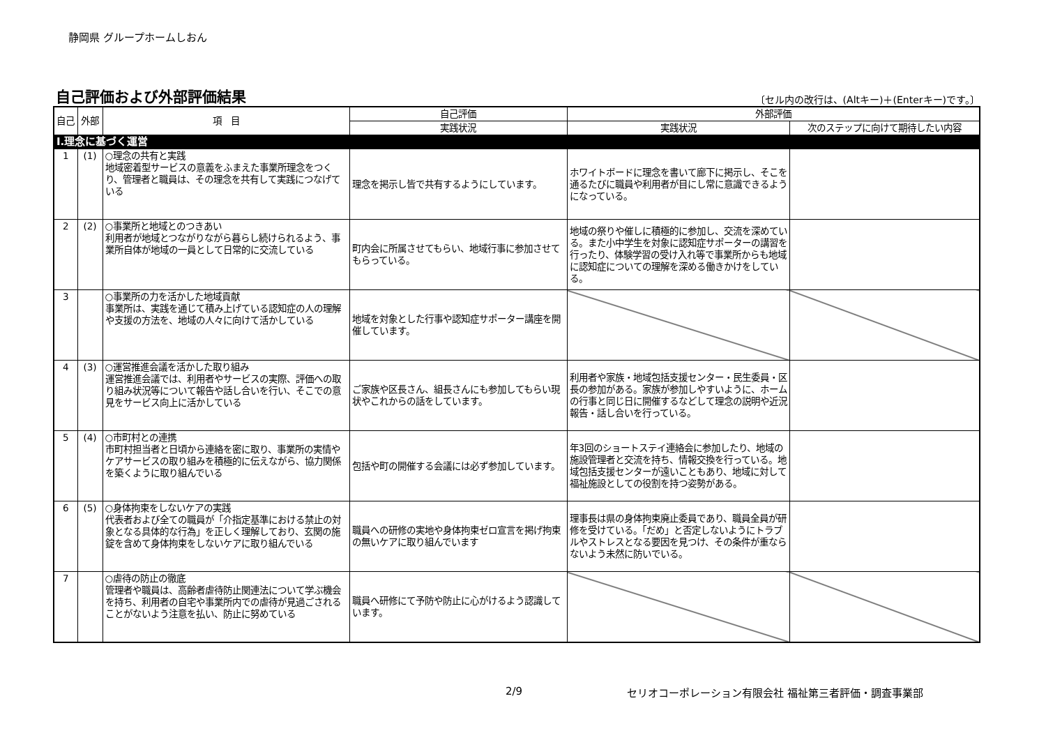静岡県 グループホームしおん
自己評価および外部評価結果
〔セル内の改行は、(Altキー)＋(Enterキー)です。〕
| 自己 | 外部 | 項 目 | 自己評価 | 外部評価 | |
| --- | --- | --- | --- | --- | --- |
| | | | 実践状況 | 実践状況 | 次のステップに向けて期待したい内容 |
| Ⅰ.理念に基づく運営 | | | | | |
| 1 | (1) | ○理念の共有と実践 地域密着型サービスの意義をふまえた事業所理念をつくり、管理者と職員は、その理念を共有して実践につなげている | 理念を掲示し皆で共有するようにしています。 | ホワイトボードに理念を書いて廊下に掲示し、そこを通るたびに職員や利用者が目にし常に意識できるようになっている。 | |
| 2 | (2) | ○事業所と地域とのつきあい 利用者が地域とつながりながら暮らし続けられるよう、事業所自体が地域の一員として日常的に交流している | 町内会に所属させてもらい、地域行事に参加させてもらっている。 | 地域の祭りや催しに積極的に参加し、交流を深めている。また小中学生を対象に認知症サポーターの講習を行ったり、体験学習の受け入れ等で事業所からも地域に認知症についての理解を深める働きかけをしている。 | |
| 3 | | ○事業所の力を活かした地域貢献 事業所は、実践を通じて積み上げている認知症の人の理解や支援の方法を、地域の人々に向けて活かしている | 地域を対象とした行事や認知症サポーター講座を開催しています。 | | |
| 4 | (3) | ○運営推進会議を活かした取り組み 運営推進会議では、利用者やサービスの実際、評価への取り組み状況等について報告や話し合いを行い、そこでの意見をサービス向上に活かしている | ご家族や区長さん、組長さんにも参加してもらい現状やこれからの話をしています。 | 利用者や家族・地域包括支援センター・民生委員・区長の参加がある。家族が参加しやすいように、ホームの行事と同じ日に開催するなどして理念の説明や近況報告・話し合いを行っている。 | |
| 5 | (4) | ○市町村との連携 市町村担当者と日頃から連絡を密に取り、事業所の実情やケアサービスの取り組みを積極的に伝えながら、協力関係を築くように取り組んでいる | 包括や町の開催する会議には必ず参加しています。 | 年3回のショートステイ連絡会に参加したり、地域の施設管理者と交流を持ち、情報交換を行っている。地域包括支援センターが遠いこともあり、地域に対して福祉施設としての役割を持つ姿勢がある。 | |
| 6 | (5) | ○身体拘束をしないケアの実践 代表者および全ての職員が「介指定基準における禁止の対象となる具体的な行為」を正しく理解しており、玄関の施錠を含めて身体拘束をしないケアに取り組んでいる | 職員への研修の実地や身体拘束ゼロ宣言を掲げ拘束の無いケアに取り組んでいます | 理事長は県の身体拘束廃止委員であり、職員全員が研修を受けている。「だめ」と否定しないようにトラブルやストレスとなる要因を見つけ、その条件が重ならないよう未然に防いでいる。 | |
| 7 | | ○虐待の防止の徹底 管理者や職員は、高齢者虐待防止関連法について学ぶ機会を持ち、利用者の自宅や事業所内での虐待が見過ごされることがないよう注意を払い、防止に努めている | 職員へ研修にて予防や防止に心がけるよう認識しています。 | | |
2/9 セリオコーポレーション有限会社 福祉第三者評価・調査事業部